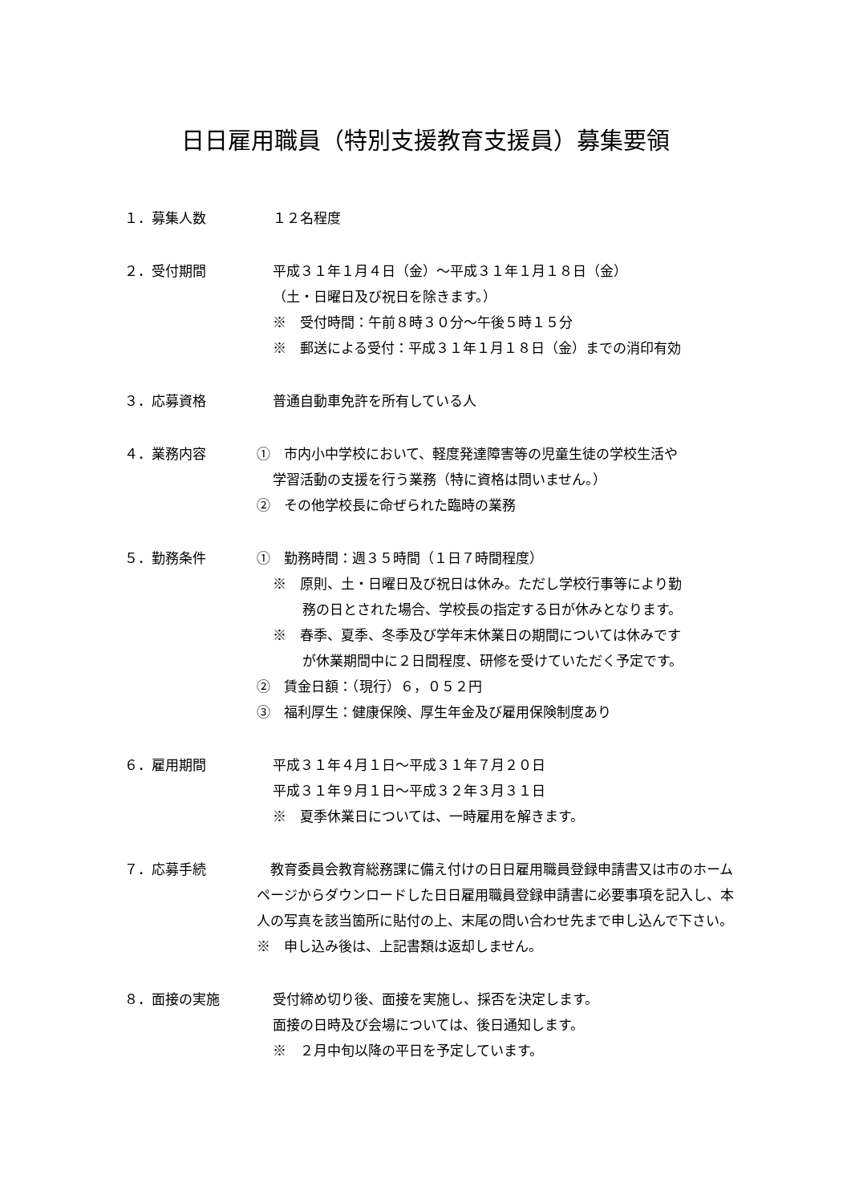日日雇用職員（特別支援教育支援員）募集要領
１．募集人数 １２名程度
２．受付期間 平成３１年１月４日（金）～平成３１年１月１８日（金）
（土・日曜日及び祝日を除きます。）
※　受付時間：午前８時３０分～午後５時１５分
※　郵送による受付：平成３１年１月１８日（金）までの消印有効
３．応募資格 普通自動車免許を所有している人
４．業務内容 ①　市内小中学校において、軽度発達障害等の児童生徒の学校生活や
学習活動の支援を行う業務（特に資格は問いません。）
②　その他学校長に命ぜられた臨時の業務
５．勤務条件 ①　勤務時間：週３５時間（１日７時間程度）
※　原則、土・日曜日及び祝日は休み。ただし学校行事等により勤
務の日とされた場合、学校長の指定する日が休みとなります。
※　春季、夏季、冬季及び学年末休業日の期間については休みです
が休業期間中に２日間程度、研修を受けていただく予定です。
②　賃金日額：（現行）６，０５２円
③　福利厚生：健康保険、厚生年金及び雇用保険制度あり
６．雇用期間 平成３１年４月１日～平成３１年７月２０日
平成３１年９月１日～平成３２年３月３１日
※　夏季休業日については、一時雇用を解きます。
７．応募手続 　教育委員会教育総務課に備え付けの日日雇用職員登録申請書又は市のホームページからダウンロードした日日雇用職員登録申請書に必要事項を記入し、本人の写真を該当箇所に貼付の上、末尾の問い合わせ先まで申し込んで下さい。
※　申し込み後は、上記書類は返却しません。
８．面接の実施 受付締め切り後、面接を実施し、採否を決定します。
面接の日時及び会場については、後日通知します。
※　２月中旬以降の平日を予定しています。